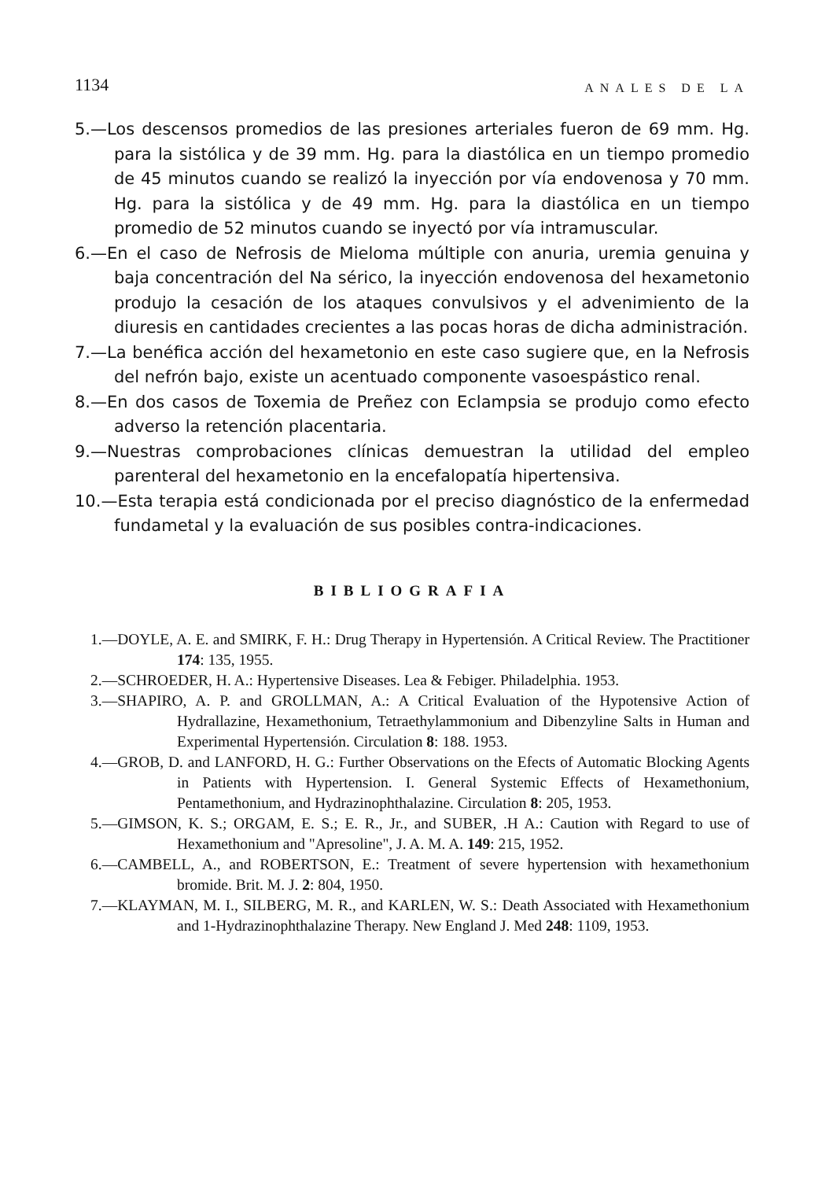1134 ANALES DE LA
5.—Los descensos promedios de las presiones arteriales fueron de 69 mm. Hg. para la sistólica y de 39 mm. Hg. para la diastólica en un tiempo promedio de 45 minutos cuando se realizó la inyección por vía endovenosa y 70 mm. Hg. para la sistólica y de 49 mm. Hg. para la diastólica en un tiempo promedio de 52 minutos cuando se inyectó por vía intramuscular.
6.—En el caso de Nefrosis de Mieloma múltiple con anuria, uremia genuina y baja concentración del Na sérico, la inyección endovenosa del hexametonio produjo la cesación de los ataques convulsivos y el advenimiento de la diuresis en cantidades crecientes a las pocas horas de dicha administración.
7.—La benéfica acción del hexametonio en este caso sugiere que, en la Nefrosis del nefrón bajo, existe un acentuado componente vasoespástico renal.
8.—En dos casos de Toxemia de Preñez con Eclampsia se produjo como efecto adverso la retención placentaria.
9.—Nuestras comprobaciones clínicas demuestran la utilidad del empleo parenteral del hexametonio en la encefalopatía hipertensiva.
10.—Esta terapia está condicionada por el preciso diagnóstico de la enfermedad fundametal y la evaluación de sus posibles contra-indicaciones.
BIBLIOGRAFIA
1.—DOYLE, A. E. and SMIRK, F. H.: Drug Therapy in Hypertensión. A Critical Review. The Practitioner 174: 135, 1955.
2.—SCHROEDER, H. A.: Hypertensive Diseases. Lea & Febiger. Philadelphia. 1953.
3.—SHAPIRO, A. P. and GROLLMAN, A.: A Critical Evaluation of the Hypotensive Action of Hydrallazine, Hexamethonium, Tetraethylammonium and Dibenzyline Salts in Human and Experimental Hypertensión. Circulation 8: 188. 1953.
4.—GROB, D. and LANFORD, H. G.: Further Observations on the Efects of Automatic Blocking Agents in Patients with Hypertension. I. General Systemic Effects of Hexamethonium, Pentamethonium, and Hydrazinophthalazine. Circulation 8: 205, 1953.
5.—GIMSON, K. S.; ORGAM, E. S.; E. R., Jr., and SUBER, .H A.: Caution with Regard to use of Hexamethonium and "Apresoline", J. A. M. A. 149: 215, 1952.
6.—CAMBELL, A., and ROBERTSON, E.: Treatment of severe hypertension with hexamethonium bromide. Brit. M. J. 2: 804, 1950.
7.—KLAYMAN, M. I., SILBERG, M. R., and KARLEN, W. S.: Death Associated with Hexamethonium and 1-Hydrazinophthalazine Therapy. New England J. Med 248: 1109, 1953.